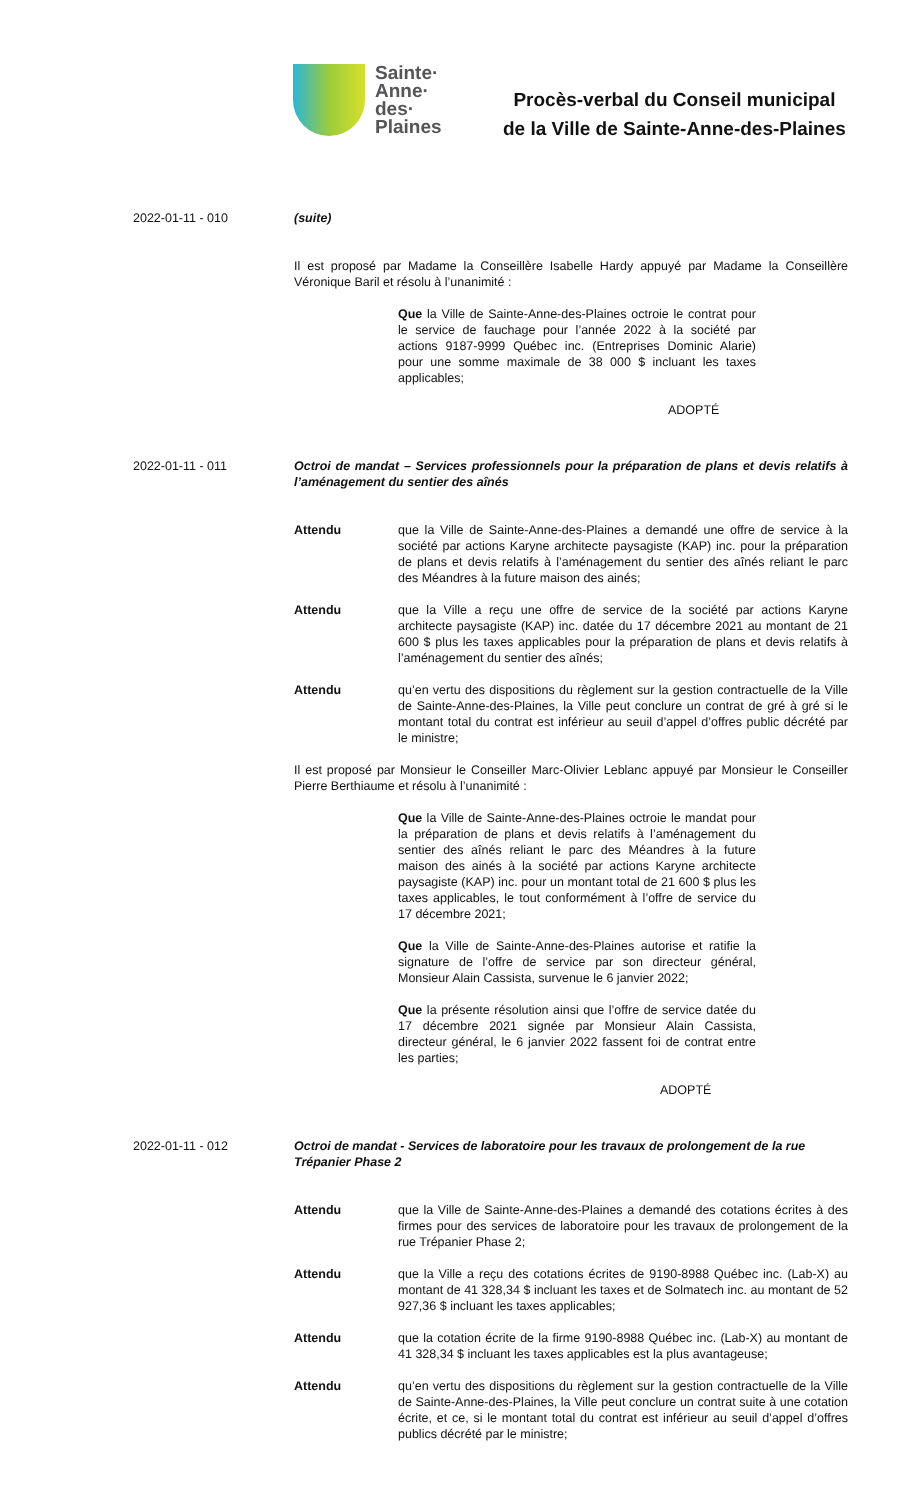Sainte·
Anne·
des·
Plaines
Procès-verbal du Conseil municipal
de la Ville de Sainte-Anne-des-Plaines
2022-01-11 - 010 (suite)
Il est proposé par Madame la Conseillère Isabelle Hardy appuyé par Madame la Conseillère Véronique Baril et résolu à l’unanimité :
Que la Ville de Sainte-Anne-des-Plaines octroie le contrat pour le service de fauchage pour l’année 2022 à la société par actions 9187-9999 Québec inc. (Entreprises Dominic Alarie) pour une somme maximale de 38 000 $ incluant les taxes applicables;
ADOPTÉ
2022-01-11 - 011 Octroi de mandat – Services professionnels pour la préparation de plans et devis relatifs à l’aménagement du sentier des aînés
Attendu que la Ville de Sainte-Anne-des-Plaines a demandé une offre de service à la société par actions Karyne architecte paysagiste (KAP) inc. pour la préparation de plans et devis relatifs à l’aménagement du sentier des aînés reliant le parc des Méandres à la future maison des ainés;
Attendu que la Ville a reçu une offre de service de la société par actions Karyne architecte paysagiste (KAP) inc. datée du 17 décembre 2021 au montant de 21 600 $ plus les taxes applicables pour la préparation de plans et devis relatifs à l’aménagement du sentier des aînés;
Attendu qu’en vertu des dispositions du règlement sur la gestion contractuelle de la Ville de Sainte-Anne-des-Plaines, la Ville peut conclure un contrat de gré à gré si le montant total du contrat est inférieur au seuil d’appel d’offres public décrété par le ministre;
Il est proposé par Monsieur le Conseiller Marc-Olivier Leblanc appuyé par Monsieur le Conseiller Pierre Berthiaume et résolu à l’unanimité :
Que la Ville de Sainte-Anne-des-Plaines octroie le mandat pour la préparation de plans et devis relatifs à l’aménagement du sentier des aînés reliant le parc des Méandres à la future maison des ainés à la société par actions Karyne architecte paysagiste (KAP) inc. pour un montant total de 21 600 $ plus les taxes applicables, le tout conformément à l’offre de service du 17 décembre 2021;
Que la Ville de Sainte-Anne-des-Plaines autorise et ratifie la signature de l’offre de service par son directeur général, Monsieur Alain Cassista, survenue le 6 janvier 2022;
Que la présente résolution ainsi que l’offre de service datée du 17 décembre 2021 signée par Monsieur Alain Cassista, directeur général, le 6 janvier 2022 fassent foi de contrat entre les parties;
ADOPTÉ
2022-01-11 - 012 Octroi de mandat - Services de laboratoire pour les travaux de prolongement de la rue Trépanier Phase 2
Attendu que la Ville de Sainte-Anne-des-Plaines a demandé des cotations écrites à des firmes pour des services de laboratoire pour les travaux de prolongement de la rue Trépanier Phase 2;
Attendu que la Ville a reçu des cotations écrites de 9190-8988 Québec inc. (Lab-X) au montant de 41 328,34 $ incluant les taxes et de Solmatech inc. au montant de 52 927,36 $ incluant les taxes applicables;
Attendu que la cotation écrite de la firme 9190-8988 Québec inc. (Lab-X) au montant de 41 328,34 $ incluant les taxes applicables est la plus avantageuse;
Attendu qu’en vertu des dispositions du règlement sur la gestion contractuelle de la Ville de Sainte-Anne-des-Plaines, la Ville peut conclure un contrat suite à une cotation écrite, et ce, si le montant total du contrat est inférieur au seuil d’appel d’offres publics décrété par le ministre;